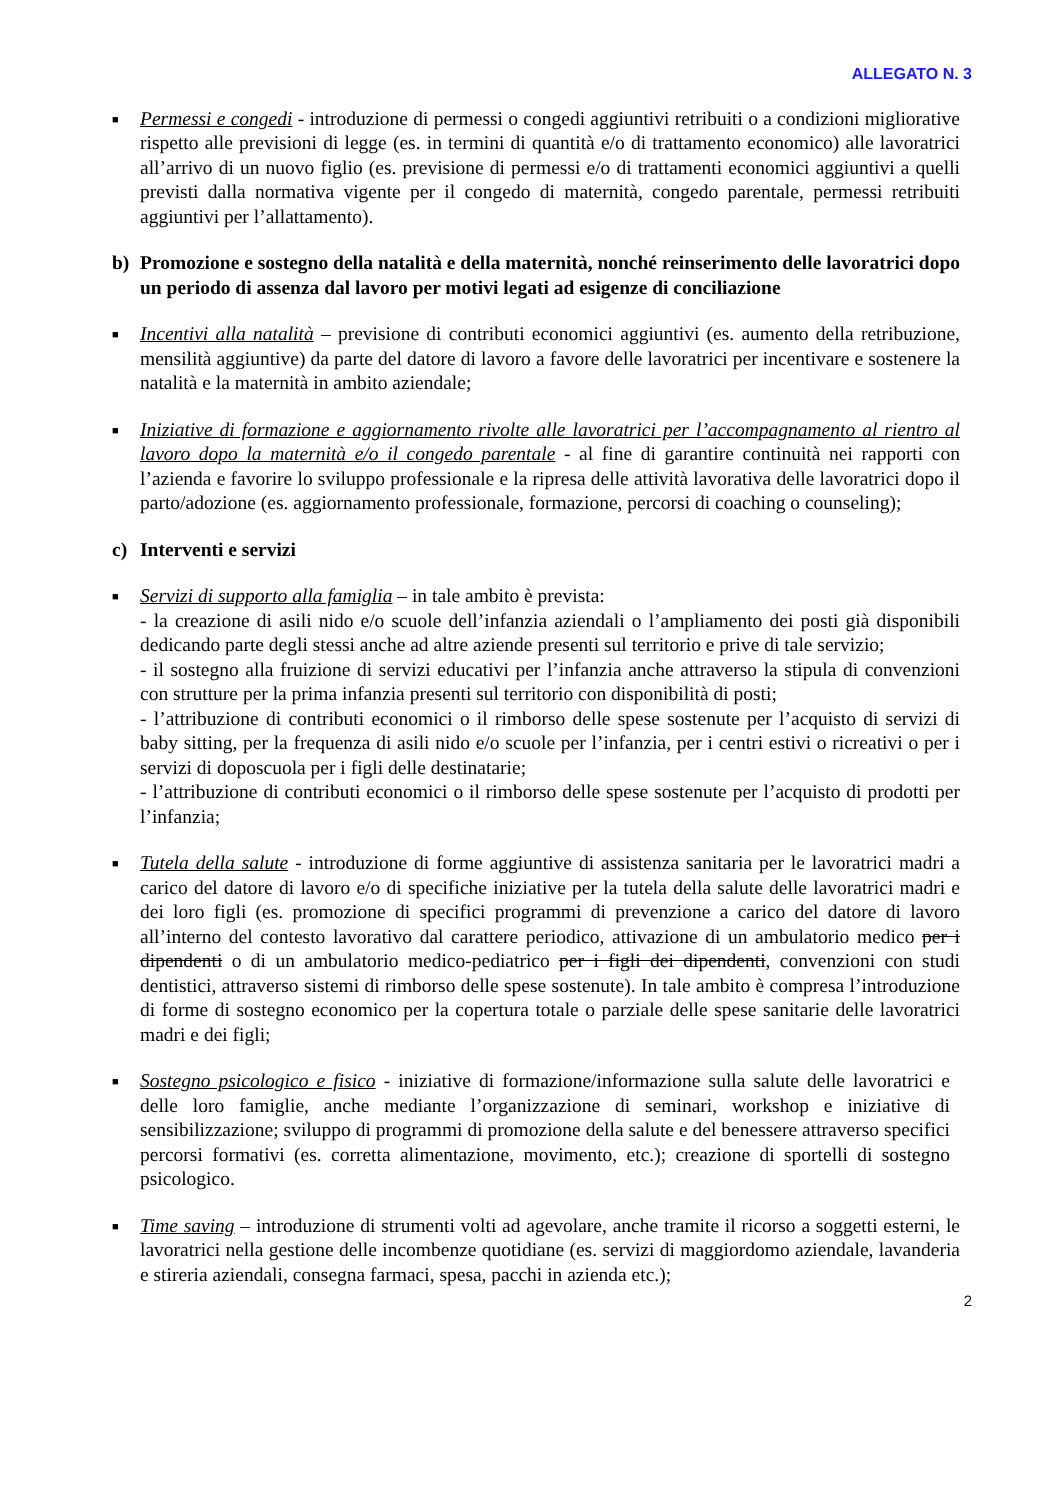ALLEGATO N. 3
■
Permessi e congedi - introduzione di permessi o congedi aggiuntivi retribuiti o a condizioni migliorative rispetto alle previsioni di legge (es. in termini di quantità e/o di trattamento economico) alle lavoratrici all’arrivo di un nuovo figlio (es. previsione di permessi e/o di trattamenti economici aggiuntivi a quelli previsti dalla normativa vigente per il congedo di maternità, congedo parentale, permessi retribuiti aggiuntivi per l’allattamento).
b) Promozione e sostegno della natalità e della maternità, nonché reinserimento delle lavoratrici dopo un periodo di assenza dal lavoro per motivi legati ad esigenze di conciliazione
■
Incentivi alla natalità – previsione di contributi economici aggiuntivi (es. aumento della retribuzione, mensilità aggiuntive) da parte del datore di lavoro a favore delle lavoratrici per incentivare e sostenere la natalità e la maternità in ambito aziendale;
■
Iniziative di formazione e aggiornamento rivolte alle lavoratrici per l’accompagnamento al rientro al lavoro dopo la maternità e/o il congedo parentale - al fine di garantire continuità nei rapporti con l’azienda e favorire lo sviluppo professionale e la ripresa delle attività lavorativa delle lavoratrici dopo il parto/adozione (es. aggiornamento professionale, formazione, percorsi di coaching o counseling);
c) Interventi e servizi
■
Servizi di supporto alla famiglia – in tale ambito è prevista:
- la creazione di asili nido e/o scuole dell’infanzia aziendali o l’ampliamento dei posti già disponibili dedicando parte degli stessi anche ad altre aziende presenti sul territorio e prive di tale servizio;
- il sostegno alla fruizione di servizi educativi per l’infanzia anche attraverso la stipula di convenzioni con strutture per la prima infanzia presenti sul territorio con disponibilità di posti;
- l’attribuzione di contributi economici o il rimborso delle spese sostenute per l’acquisto di servizi di baby sitting, per la frequenza di asili nido e/o scuole per l’infanzia, per i centri estivi o ricreativi o per i servizi di doposcuola per i figli delle destinatarie;
- l’attribuzione di contributi economici o il rimborso delle spese sostenute per l’acquisto di prodotti per l’infanzia;
■
Tutela della salute - introduzione di forme aggiuntive di assistenza sanitaria per le lavoratrici madri a carico del datore di lavoro e/o di specifiche iniziative per la tutela della salute delle lavoratrici madri e dei loro figli (es. promozione di specifici programmi di prevenzione a carico del datore di lavoro all’interno del contesto lavorativo dal carattere periodico, attivazione di un ambulatorio medico per i dipendenti o di un ambulatorio medico-pediatrico per i figli dei dipendenti, convenzioni con studi dentistici, attraverso sistemi di rimborso delle spese sostenute). In tale ambito è compresa l’introduzione di forme di sostegno economico per la copertura totale o parziale delle spese sanitarie delle lavoratrici madri e dei figli;
■
Sostegno psicologico e fisico - iniziative di formazione/informazione sulla salute delle lavoratrici e delle loro famiglie, anche mediante l’organizzazione di seminari, workshop e iniziative di sensibilizzazione; sviluppo di programmi di promozione della salute e del benessere attraverso specifici percorsi formativi (es. corretta alimentazione, movimento, etc.); creazione di sportelli di sostegno psicologico.
■
Time saving – introduzione di strumenti volti ad agevolare, anche tramite il ricorso a soggetti esterni, le lavoratrici nella gestione delle incombenze quotidiane (es. servizi di maggiordomo aziendale, lavanderia e stireria aziendali, consegna farmaci, spesa, pacchi in azienda etc.);
2